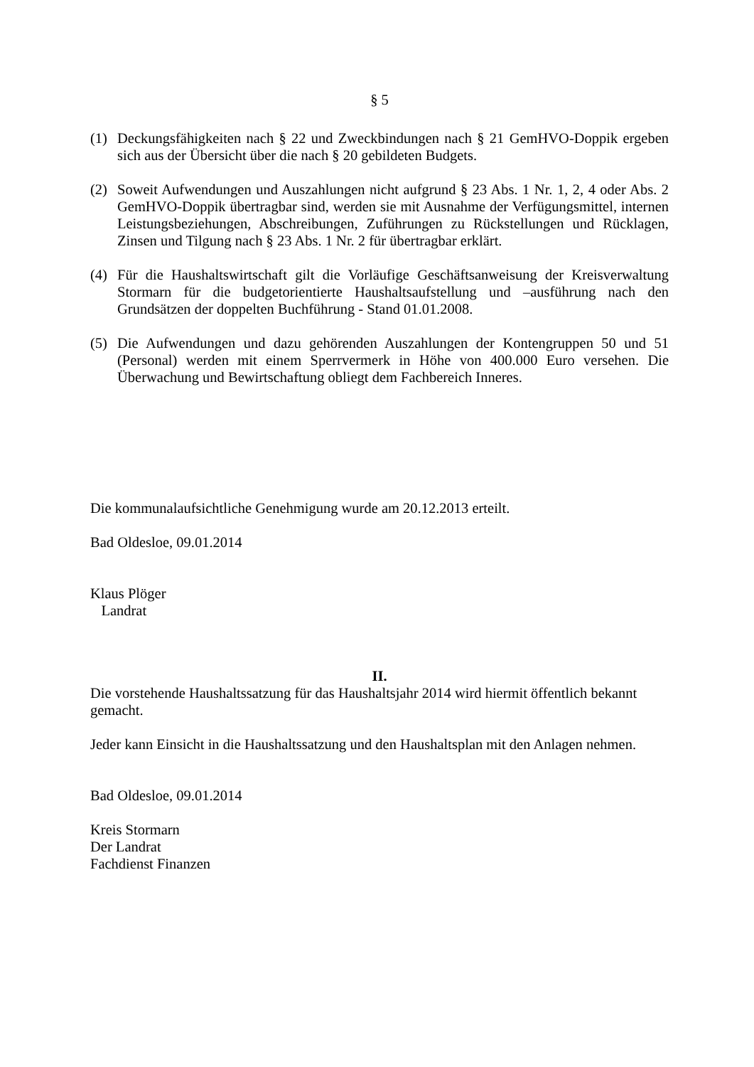§ 5
(1) Deckungsfähigkeiten nach § 22 und Zweckbindungen nach § 21 GemHVO-Doppik ergeben sich aus der Übersicht über die nach § 20 gebildeten Budgets.
(2) Soweit Aufwendungen und Auszahlungen nicht aufgrund § 23 Abs. 1 Nr. 1, 2, 4 oder Abs. 2 GemHVO-Doppik übertragbar sind, werden sie mit Ausnahme der Verfügungsmittel, internen Leistungsbeziehungen, Abschreibungen, Zuführungen zu Rückstellungen und Rücklagen, Zinsen und Tilgung nach § 23 Abs. 1 Nr. 2 für übertragbar erklärt.
(4) Für die Haushaltswirtschaft gilt die Vorläufige Geschäftsanweisung der Kreisverwaltung Stormarn für die budgetorientierte Haushaltsaufstellung und –ausführung nach den Grundsätzen der doppelten Buchführung - Stand 01.01.2008.
(5) Die Aufwendungen und dazu gehörenden Auszahlungen der Kontengruppen 50 und 51 (Personal) werden mit einem Sperrvermerk in Höhe von 400.000 Euro versehen. Die Überwachung und Bewirtschaftung obliegt dem Fachbereich Inneres.
Die kommunalaufsichtliche Genehmigung wurde am 20.12.2013 erteilt.
Bad Oldesloe, 09.01.2014
Klaus Plöger
Landrat
II.
Die vorstehende Haushaltssatzung für das Haushaltsjahr 2014 wird hiermit öffentlich bekannt gemacht.
Jeder kann Einsicht in die Haushaltssatzung und den Haushaltsplan mit den Anlagen nehmen.
Bad Oldesloe, 09.01.2014
Kreis Stormarn
Der Landrat
Fachdienst Finanzen